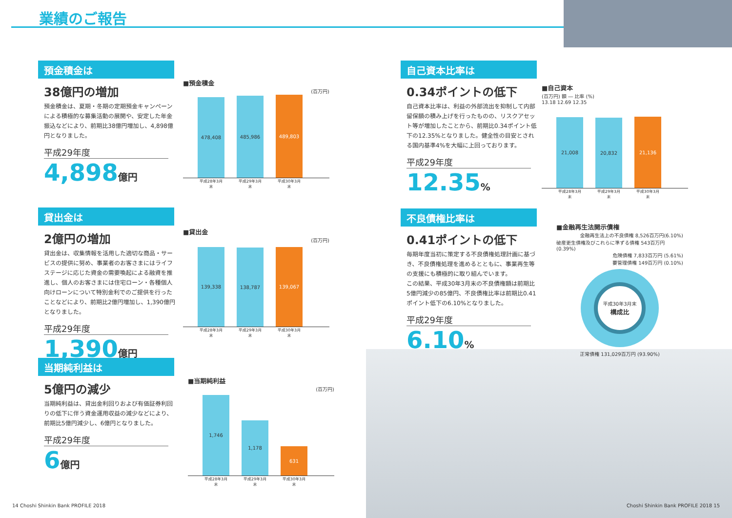業績のご報告
預金積金は
38億円の増加
預金積金は、夏期・冬期の定期預金キャンペーンによる積極的な募集活動の展開や、安定した年金振込などにより、前期比38億円増加し、4,898億円となりました。
平成29年度
4,898億円
■預金積金
(百万円)
478,408
485,986
489,803
平成28年3月末 平成29年3月末 平成30年3月末
貸出金は
2億円の増加
貸出金は、収集情報を活用した適切な商品・サービスの提供に努め、事業者のお客さまにはライフステージに応じた資金の需要喚起による融資を推進し、個人のお客さまには住宅ローン・各種個人向けローンについて特別金利でのご提供を行ったことなどにより、前期比2億円増加し、1,390億円となりました。
平成29年度
1,390億円
■貸出金
(百万円)
139,338
138,787
139,067
平成28年3月末 平成29年3月末 平成30年3月末
当期純利益は
5億円の減少
当期純利益は、貸出金利回りおよび有価証券利回りの低下に伴う資金運用収益の減少などにより、前期比5億円減少し、6億円となりました。
平成29年度
6億円
■当期純利益
(百万円)
1,746
1,178
631
平成28年3月末 平成29年3月末 平成30年3月末
自己資本比率は
0.34ポイントの低下
自己資本比率は、利益の外部流出を抑制して内部留保額の積み上げを行ったものの、リスクアセット等が増加したことから、前期比0.34ポイント低下の12.35%となりました。健全性の目安とされる国内基準4%を大幅に上回っております。
平成29年度
12.35%
■自己資本
(百万円) 額 ― 比率 (%)
13.18 12.69 12.35
21,008
20,832
21,136
平成28年3月末 平成29年3月末 平成30年3月末
不良債権比率は
0.41ポイントの低下
毎期年度当初に策定する不良債権処理計画に基づき、不良債権処理を進めるとともに、事業再生等の支援にも積極的に取り組んでいます。
この結果、平成30年3月末の不良債権額は前期比5億円減少の85億円、不良債権比率は前期比0.41ポイント低下の6.10%となりました。
平成29年度
6.10%
■金融再生法開示債権
金融再生法上の不良債権 8,526百万円(6.10%)
破産更生債権及びこれらに準ずる債権 543百万円 (0.39%)
危険債権 7,833百万円 (5.61%)
要管理債権 149百万円 (0.10%)
平成30年3月末
構成比
正常債権 131,029百万円 (93.90%)
14 Choshi Shinkin Bank PROFILE 2018
Choshi Shinkin Bank PROFILE 2018 15